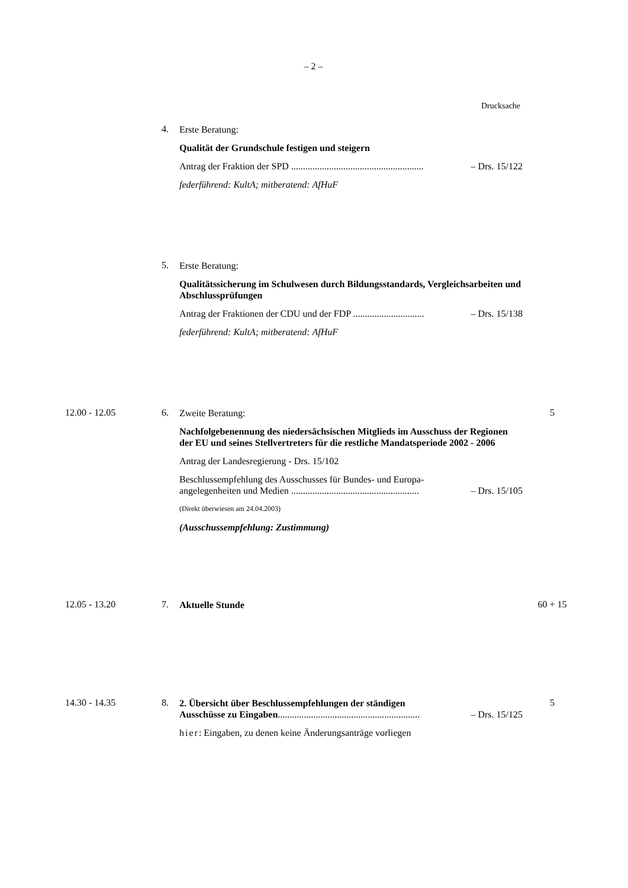– 2 –
Drucksache
4.
Erste Beratung:
Qualität der Grundschule festigen und steigern
Antrag der Fraktion der SPD ........................................................ – Drs. 15/122
federführend: KultA; mitberatend: AfHuF
5.
Erste Beratung:
Qualitätssicherung im Schulwesen durch Bildungsstandards, Vergleichsarbeiten und Abschlussprüfungen
Antrag der Fraktionen der CDU und der FDP .............................. – Drs. 15/138
federführend: KultA; mitberatend: AfHuF
12.00 - 12.05 6.
Zweite Beratung:
Nachfolgebenennung des niedersächsischen Mitglieds im Ausschuss der Regionen der EU und seines Stellvertreters für die restliche Mandatsperiode 2002 - 2006
Antrag der Landesregierung - Drs. 15/102
Beschlussempfehlung des Ausschusses für Bundes- und Europa-
angelegenheiten und Medien ...................................................... – Drs. 15/105
(Direkt überwiesen am 24.04.2003)
(Ausschussempfehlung: Zustimmung)
5
12.05 - 13.20 7.
Aktuelle Stunde
60 + 15
14.30 - 14.35 8.
2. Übersicht über Beschlussempfehlungen der ständigen
Ausschüsse zu Eingaben............................................................ – Drs. 15/125
hier: Eingaben, zu denen keine Änderungsanträge vorliegen
5